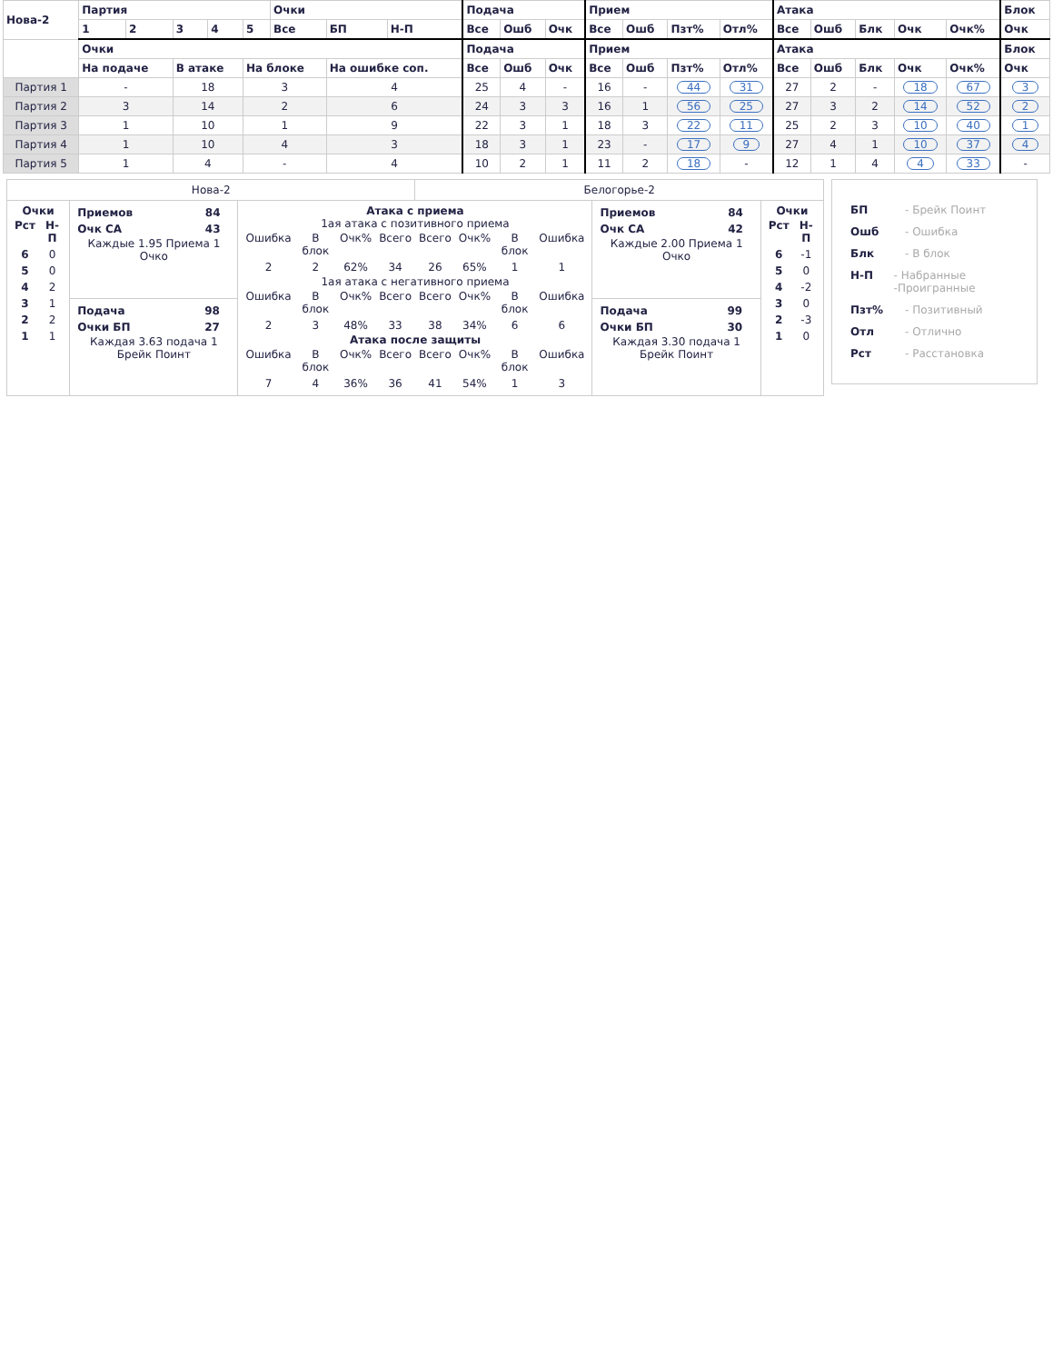| Нова-2 | Партия | | | | | Очки | | | Подача | | | Прием | | | | Атака | | | | | Блок |
| --- | --- | --- | --- | --- | --- | --- | --- | --- | --- | --- | --- | --- | --- | --- | --- | --- | --- | --- | --- | --- | --- |
| | 1 | 2 | 3 | 4 | 5 | Все | БП | Н-П | Все | Ошб | Очк | Все | Ошб | Пзт% | Отл% | Все | Ошб | Блк | Очк | Очк% | Очк |
| | Очки | | | | | | | | Подача | | | Прием | | | | Атака | | | | | Блок |
| | На подаче | | В атаке | | На блоке | | На ошибке соп. | | Все | Ошб | Очк | Все | Ошб | Пзт% | Отл% | Все | Ошб | Блк | Очк | Очк% | Очк |
| Партия 1 | - | | 18 | | 3 | | 4 | | 25 | 4 | - | 16 | - | 44 | 31 | 27 | 2 | - | 18 | 67 | 3 |
| Партия 2 | 3 | | 14 | | 2 | | 6 | | 24 | 3 | 3 | 16 | 1 | 56 | 25 | 27 | 3 | 2 | 14 | 52 | 2 |
| Партия 3 | 1 | | 10 | | 1 | | 9 | | 22 | 3 | 1 | 18 | 3 | 22 | 11 | 25 | 2 | 3 | 10 | 40 | 1 |
| Партия 4 | 1 | | 10 | | 4 | | 3 | | 18 | 3 | 1 | 23 | - | 17 | 9 | 27 | 4 | 1 | 10 | 37 | 4 |
| Партия 5 | 1 | | 4 | | - | | 4 | | 10 | 2 | 1 | 11 | 2 | 18 | - | 12 | 1 | 4 | 4 | 33 | - |
| Нова-2 | | | Белогорье-2 | | |
| Очки / Рст / Н-П / / 6 / 0 / / 5 / 0 / / 4 / 2 / / 3 / 1 / / 2 / 2 / / 1 / 1 / | / Приемов / 84 / / Очк СА / 43 / Каждые 1.95 Приема 1 Очко | Атака с приема 1ая атака с позитивного приема / Ошибка / В блок / Очк% / Всего / Всего / Очк% / В блок / Ошибка / / 2 / 2 / 62% / 34 / 26 / 65% / 1 / 1 / 1ая атака с негативного приема / Ошибка / В блок / Очк% / Всего / Всего / Очк% / В блок / Ошибка / / 2 / 3 / 48% / 33 / 38 / 34% / 6 / 6 / Атака после защиты / Ошибка / В блок / Очк% / Всего / Всего / Очк% / В блок / Ошибка / / 7 / 4 / 36% / 36 / 41 / 54% / 1 / 3 / | | / Приемов / 84 / / Очк СА / 42 / Каждые 2.00 Приема 1 Очко | Очки / Рст / Н-П / / 6 / -1 / / 5 / 0 / / 4 / -2 / / 3 / 0 / / 2 / -3 / / 1 / 0 / |
| | / Подача / 98 / / Очки БП / 27 / Каждая 3.63 подача 1 Брейк Поинт | | | / Подача / 99 / / Очки БП / 30 / Каждая 3.30 подача 1 Брейк Поинт | |
БП - Брейк Поинт
Ошб - Ошибка
Блк - В блок
Н-П - Набранные -Проигранные
Пзт% - Позитивный
Отл - Отлично
Рст - Расстановка